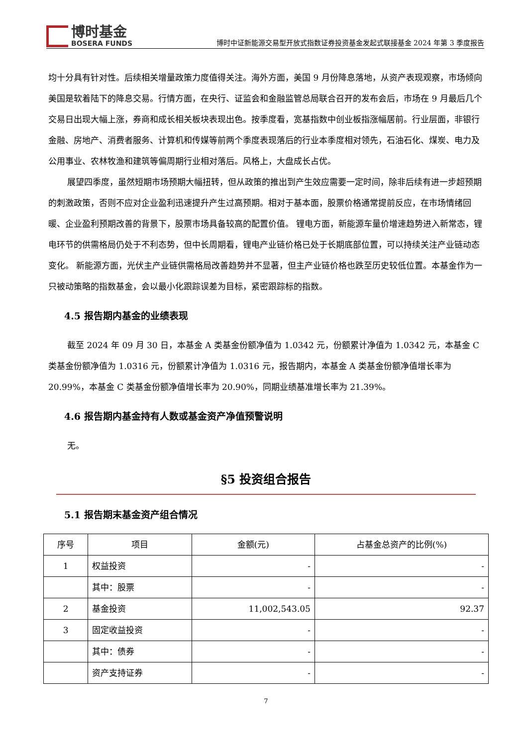博时基金
BOSERA FUNDS
博时中证新能源交易型开放式指数证券投资基金发起式联接基金 2024 年第 3 季度报告
均十分具有针对性。后续相关增量政策力度值得关注。海外方面，美国 9 月份降息落地，从资产表现观察，市场倾向美国是软着陆下的降息交易。行情方面，在央行、证监会和金融监管总局联合召开的发布会后，市场在 9 月最后几个交易日出现大幅上涨，券商和成长相关板块表现出色。按季度看，宽基指数中创业板指涨幅居前。行业层面，非银行金融、房地产、消费者服务、计算机和传媒等前两个季度表现落后的行业本季度相对领先，石油石化、煤炭、电力及公用事业、农林牧渔和建筑等偏周期行业相对落后。风格上，大盘成长占优。
展望四季度，虽然短期市场预期大幅扭转，但从政策的推出到产生效应需要一定时间，除非后续有进一步超预期的刺激政策，否则不应对企业盈利迅速提升产生过高预期。相对于基本面，股票价格通常提前反应，在市场情绪回暖、企业盈利预期改善的背景下，股票市场具备较高的配置价值。 锂电方面，新能源车量价增速趋势进入新常态，锂电环节的供需格局仍处于不利态势，但中长周期看，锂电产业链价格已处于长期底部位置，可以持续关注产业链动态变化。 新能源方面，光伏主产业链供需格局改善趋势并不显著，但主产业链价格也跌至历史较低位置。本基金作为一只被动策略的指数基金，会以最小化跟踪误差为目标，紧密跟踪标的指数。
4.5 报告期内基金的业绩表现
截至 2024 年 09 月 30 日，本基金 A 类基金份额净值为 1.0342 元，份额累计净值为 1.0342 元，本基金 C 类基金份额净值为 1.0316 元，份额累计净值为 1.0316 元，报告期内，本基金 A 类基金份额净值增长率为 20.99%，本基金 C 类基金份额净值增长率为 20.90%，同期业绩基准增长率为 21.39%。
4.6 报告期内基金持有人数或基金资产净值预警说明
无。
§5 投资组合报告
5.1 报告期末基金资产组合情况
| 序号 | 项目 | 金额(元) | 占基金总资产的比例(%) |
| --- | --- | --- | --- |
| 1 | 权益投资 | - | - |
| | 其中：股票 | - | - |
| 2 | 基金投资 | 11,002,543.05 | 92.37 |
| 3 | 固定收益投资 | - | - |
| | 其中：债券 | - | - |
| | 资产支持证券 | - | - |
7